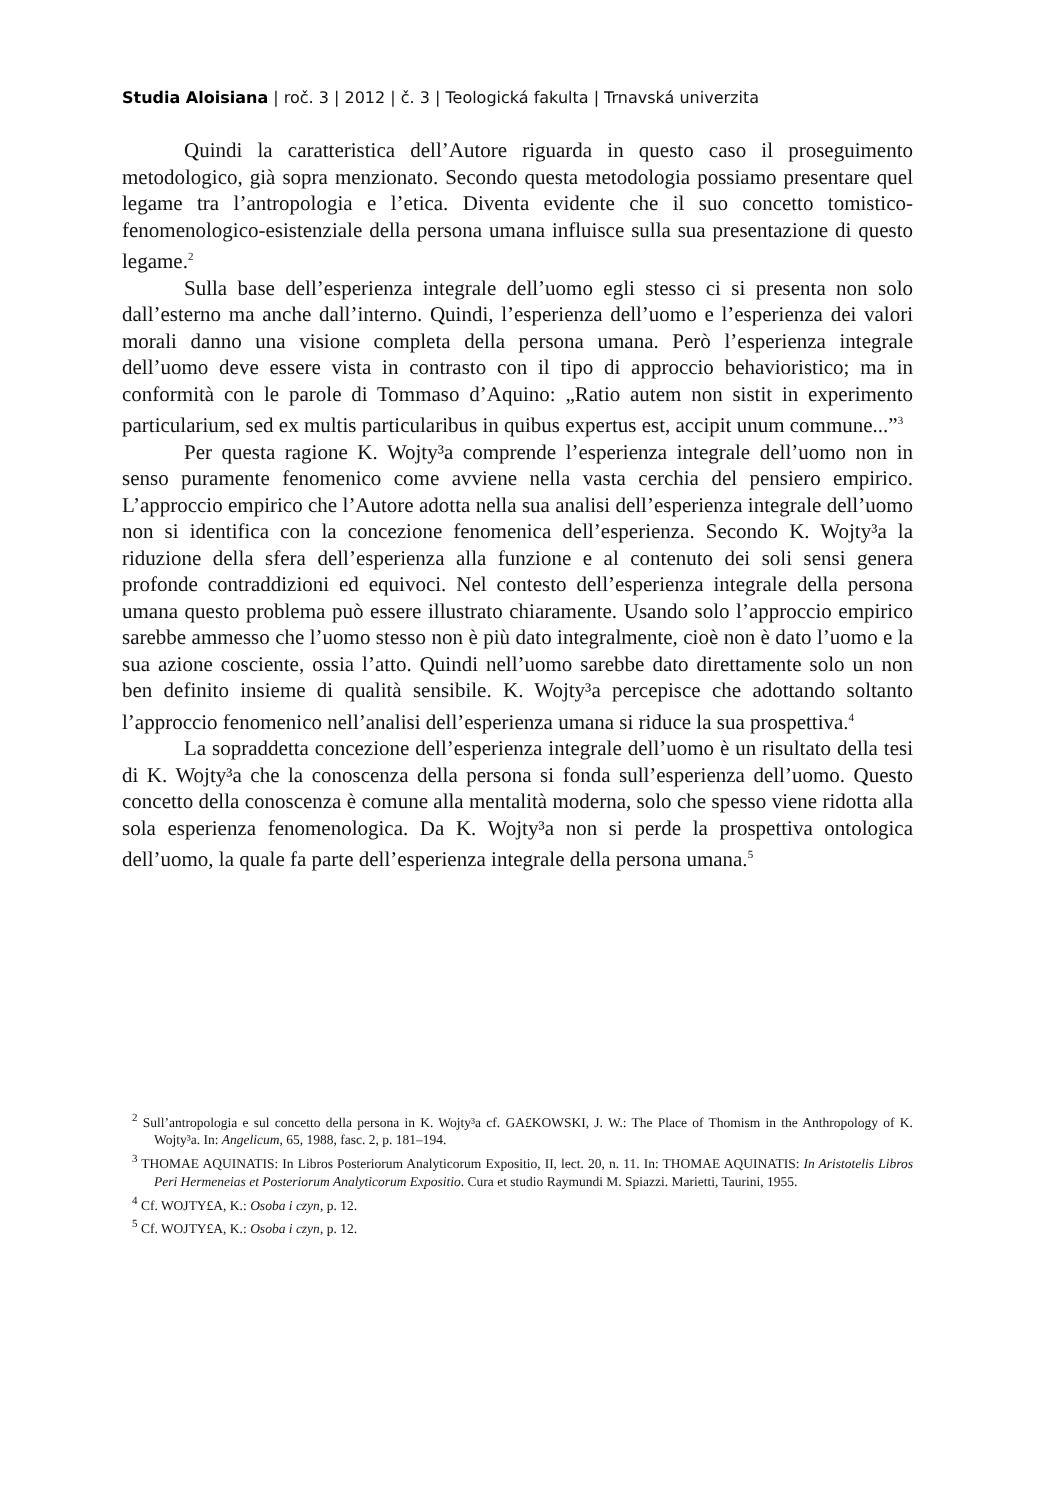Studia Aloisiana | roč. 3 | 2012 | č. 3 | Teologická fakulta | Trnavská univerzita
Quindi la caratteristica dell’Autore riguarda in questo caso il proseguimento metodologico, già sopra menzionato. Secondo questa metodologia possiamo presentare quel legame tra l’antropologia e l’etica. Diventa evidente che il suo concetto tomistico-fenomenologico-esistenziale della persona umana influisce sulla sua presentazione di questo legame.<sup>2</sup>
Sulla base dell’esperienza integrale dell’uomo egli stesso ci si presenta non solo dall’esterno ma anche dall’interno. Quindi, l’esperienza dell’uomo e l’esperienza dei valori morali danno una visione completa della persona umana. Però l’esperienza integrale dell’uomo deve essere vista in contrasto con il tipo di approccio behavioristico; ma in conformità con le parole di Tommaso d’Aquino: „Ratio autem non sistit in experimento particularium, sed ex multis particularibus in quibus expertus est, accipit unum commune...”<sup>3</sup>
Per questa ragione K. Wojty³a comprende l’esperienza integrale dell’uomo non in senso puramente fenomenico come avviene nella vasta cerchia del pensiero empirico. L’approccio empirico che l’Autore adotta nella sua analisi dell’esperienza integrale dell’uomo non si identifica con la concezione fenomenica dell’esperienza. Secondo K. Wojty³a la riduzione della sfera dell’esperienza alla funzione e al contenuto dei soli sensi genera profonde contraddizioni ed equivoci. Nel contesto dell’esperienza integrale della persona umana questo problema può essere illustrato chiaramente. Usando solo l’approccio empirico sarebbe ammesso che l’uomo stesso non è più dato integralmente, cioè non è dato l’uomo e la sua azione cosciente, ossia l’atto. Quindi nell’uomo sarebbe dato direttamente solo un non ben definito insieme di qualità sensibile. K. Wojty³a percepisce che adottando soltanto l’approccio fenomenico nell’analisi dell’esperienza umana si riduce la sua prospettiva.<sup>4</sup>
La sopraddetta concezione dell’esperienza integrale dell’uomo è un risultato della tesi di K. Wojty³a che la conoscenza della persona si fonda sull’esperienza dell’uomo. Questo concetto della conoscenza è comune alla mentalità moderna, solo che spesso viene ridotta alla sola esperienza fenomenologica. Da K. Wojty³a non si perde la prospettiva ontologica dell’uomo, la quale fa parte dell’esperienza integrale della persona umana.<sup>5</sup>
<sup>2</sup> Sull’antropologia e sul concetto della persona in K. Wojty³a cf. GA£KOWSKI, J. W.: The Place of Thomism in the Anthropology of K. Wojty³a. In: Angelicum, 65, 1988, fasc. 2, p. 181–194.
<sup>3</sup> THOMAE AQUINATIS: In Libros Posteriorum Analyticorum Expositio, II, lect. 20, n. 11. In: THOMAE AQUINATIS: In Aristotelis Libros Peri Hermeneias et Posteriorum Analyticorum Expositio. Cura et studio Raymundi M. Spiazzi. Marietti, Taurini, 1955.
<sup>4</sup> Cf. WOJTY£A, K.: Osoba i czyn, p. 12.
<sup>5</sup> Cf. WOJTY£A, K.: Osoba i czyn, p. 12.